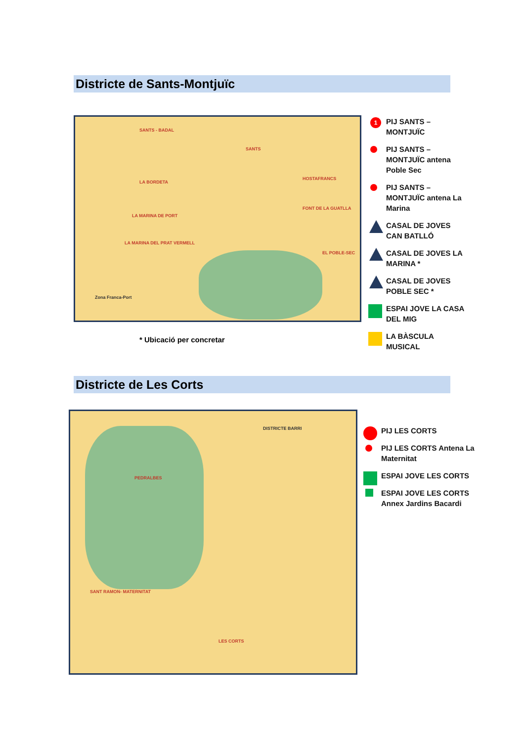Districte de Sants-Montjuïc
SANTS - BADAL
SANTS
HOSTAFRANCS
LA BORDETA
FONT DE LA GUATLLA
LA MARINA DE PORT
LA MARINA DEL PRAT VERMELL
EL POBLE-SEC
Zona Franca-Port
1 PIJ SANTS – MONTJUÏC
PIJ SANTS – MONTJUÏC antena Poble Sec
PIJ SANTS – MONTJUÏC antena La Marina
CASAL DE JOVES CAN BATLLÓ
CASAL DE JOVES LA MARINA *
CASAL DE JOVES POBLE SEC *
ESPAI JOVE LA CASA DEL MIG
LA BÀSCULA MUSICAL
* Ubicació per concretar
Districte de Les Corts
PEDRALBES
SANT RAMON- MATERNITAT
LES CORTS
DISTRICTE BARRI
PIJ LES CORTS
PIJ LES CORTS Antena La Maternitat
ESPAI JOVE LES CORTS
ESPAI JOVE LES CORTS Annex Jardins Bacardi